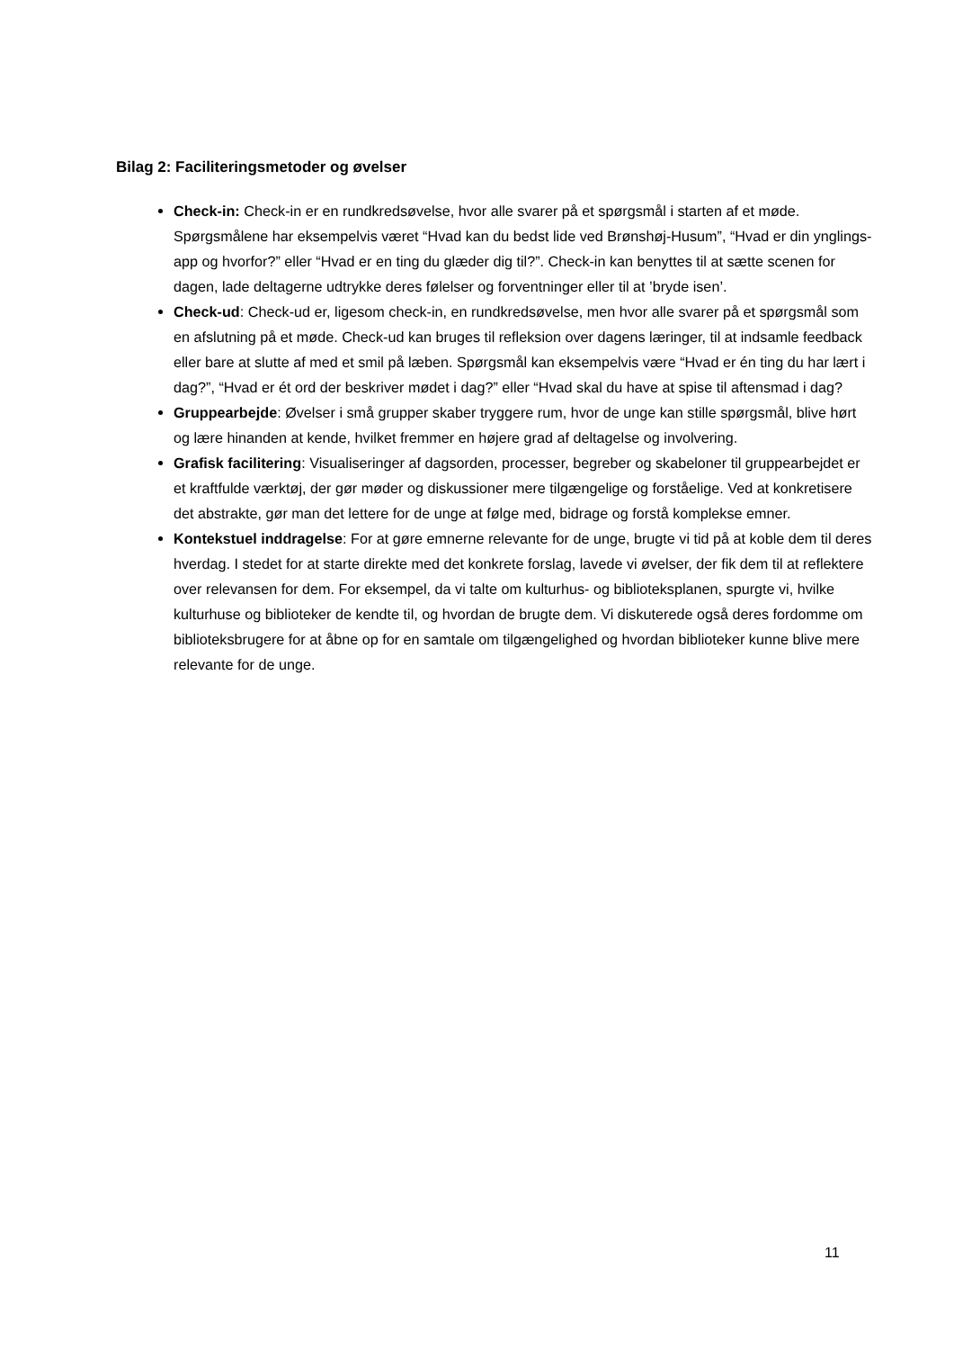Bilag 2: Faciliteringsmetoder og øvelser
Check-in: Check-in er en rundkredsøvelse, hvor alle svarer på et spørgsmål i starten af et møde. Spørgsmålene har eksempelvis været “Hvad kan du bedst lide ved Brønshøj-Husum”, “Hvad er din ynglings-app og hvorfor?” eller “Hvad er en ting du glæder dig til?”. Check-in kan benyttes til at sætte scenen for dagen, lade deltagerne udtrykke deres følelser og forventninger eller til at ’bryde isen’.
Check-ud: Check-ud er, ligesom check-in, en rundkredsøvelse, men hvor alle svarer på et spørgsmål som en afslutning på et møde. Check-ud kan bruges til refleksion over dagens læringer, til at indsamle feedback eller bare at slutte af med et smil på læben. Spørgsmål kan eksempelvis være “Hvad er én ting du har lært i dag?”, “Hvad er ét ord der beskriver mødet i dag?” eller “Hvad skal du have at spise til aftensmad i dag?
Gruppearbejde: Øvelser i små grupper skaber tryggere rum, hvor de unge kan stille spørgsmål, blive hørt og lære hinanden at kende, hvilket fremmer en højere grad af deltagelse og involvering.
Grafisk facilitering: Visualiseringer af dagsorden, processer, begreber og skabeloner til gruppearbejdet er et kraftfulde værktøj, der gør møder og diskussioner mere tilgængelige og forståelige. Ved at konkretisere det abstrakte, gør man det lettere for de unge at følge med, bidrage og forstå komplekse emner.
Kontekstuel inddragelse: For at gøre emnerne relevante for de unge, brugte vi tid på at koble dem til deres hverdag. I stedet for at starte direkte med det konkrete forslag, lavede vi øvelser, der fik dem til at reflektere over relevansen for dem. For eksempel, da vi talte om kulturhus- og biblioteksplanen, spurgte vi, hvilke kulturhuse og biblioteker de kendte til, og hvordan de brugte dem. Vi diskuterede også deres fordomme om biblioteksbrugere for at åbne op for en samtale om tilgængelighed og hvordan biblioteker kunne blive mere relevante for de unge.
11